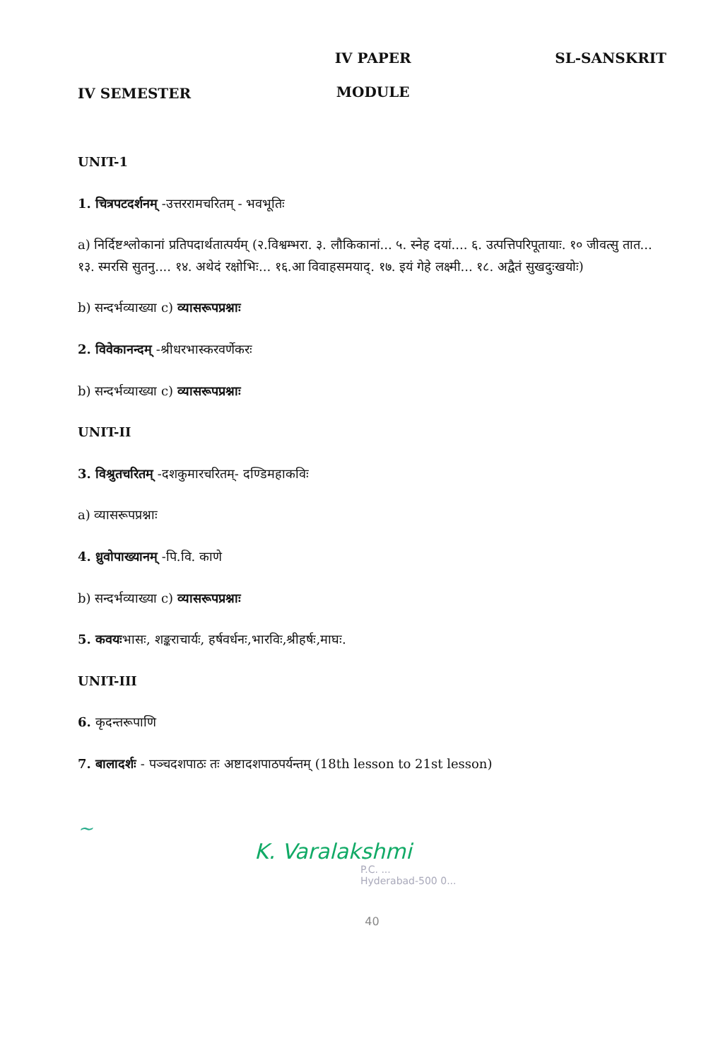IV SEMESTER
IV PAPER
MODULE
SL-SANSKRIT
UNIT-1
1. चित्रपटदर्शनम् -उत्तररामचरितम् - भवभूतिः
a) निर्दिष्टश्लोकानां प्रतिपदार्थतात्पर्यम् (२.विश्वम्भरा. ३. लौकिकानां... ५. स्नेह दयां.... ६. उत्पत्तिपरिपूतायाः. १० जीवत्सु तात... १३. स्मरसि सुतनु.... १४. अथेदं रक्षोभिः... १६.आ विवाहसमयाद्. १७. इयं गेहे लक्ष्मी... १८. अद्वैतं सुखदुःखयोः)
b) सन्दर्भव्याख्या c) व्यासरूपप्रश्नाः
2. विवेकानन्दम् -श्रीधरभास्करवर्णेकरः
b) सन्दर्भव्याख्या c) व्यासरूपप्रश्नाः
UNIT-II
3. विश्रुतचरितम् -दशकुमारचरितम्- दण्डिमहाकविः
a) व्यासरूपप्रश्नाः
4. ध्रुवोपाख्यानम् -पि.वि. काणे
b) सन्दर्भव्याख्या c) व्यासरूपप्रश्नाः
5. कवयःभासः, शङ्कराचार्यः, हर्षवर्धनः,भारविः,श्रीहर्षः,माघः.
UNIT-III
6. कृदन्तरूपाणि
7. बालादर्शः - पञ्चदशपाठः तः अष्टादशपाठपर्यन्तम् (18th lesson to 21st lesson)
~
K. Varalakshmi
P.C. ...
Hyderabad-500 0...
40